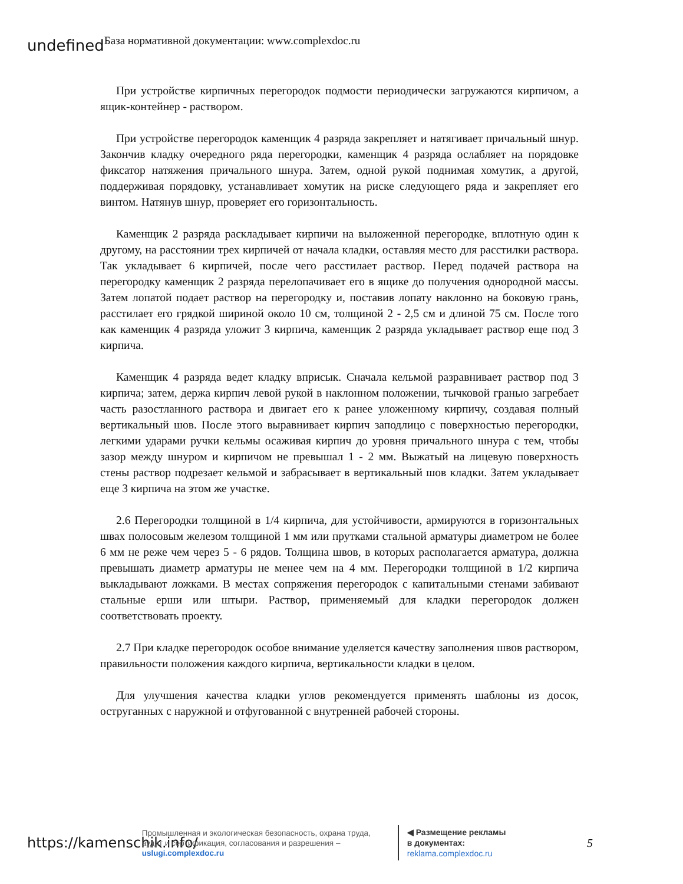undefined База нормативной документации: www.complexdoc.ru
При устройстве кирпичных перегородок подмости периодически загружаются кирпичом, а ящик-контейнер - раствором.
При устройстве перегородок каменщик 4 разряда закрепляет и натягивает причальный шнур. Закончив кладку очередного ряда перегородки, каменщик 4 разряда ослабляет на порядовке фиксатор натяжения причального шнура. Затем, одной рукой поднимая хомутик, а другой, поддерживая порядовку, устанавливает хомутик на риске следующего ряда и закрепляет его винтом. Натянув шнур, проверяет его горизонтальность.
Каменщик 2 разряда раскладывает кирпичи на выложенной перегородке, вплотную один к другому, на расстоянии трех кирпичей от начала кладки, оставляя место для расстилки раствора. Так укладывает 6 кирпичей, после чего расстилает раствор. Перед подачей раствора на перегородку каменщик 2 разряда перелопачивает его в ящике до получения однородной массы. Затем лопатой подает раствор на перегородку и, поставив лопату наклонно на боковую грань, расстилает его грядкой шириной около 10 см, толщиной 2 - 2,5 см и длиной 75 см. После того как каменщик 4 разряда уложит 3 кирпича, каменщик 2 разряда укладывает раствор еще под 3 кирпича.
Каменщик 4 разряда ведет кладку вприсык. Сначала кельмой разравнивает раствор под 3 кирпича; затем, держа кирпич левой рукой в наклонном положении, тычковой гранью загребает часть разостланного раствора и двигает его к ранее уложенному кирпичу, создавая полный вертикальный шов. После этого выравнивает кирпич заподлицо с поверхностью перегородки, легкими ударами ручки кельмы осаживая кирпич до уровня причального шнура с тем, чтобы зазор между шнуром и кирпичом не превышал 1 - 2 мм. Выжатый на лицевую поверхность стены раствор подрезает кельмой и забрасывает в вертикальный шов кладки. Затем укладывает еще 3 кирпича на этом же участке.
2.6 Перегородки толщиной в 1/4 кирпича, для устойчивости, армируются в горизонтальных швах полосовым железом толщиной 1 мм или прутками стальной арматуры диаметром не более 6 мм не реже чем через 5 - 6 рядов. Толщина швов, в которых располагается арматура, должна превышать диаметр арматуры не менее чем на 4 мм. Перегородки толщиной в 1/2 кирпича выкладывают ложками. В местах сопряжения перегородок с капитальными стенами забивают стальные ерши или штыри. Раствор, применяемый для кладки перегородок должен соответствовать проекту.
2.7 При кладке перегородок особое внимание уделяется качеству заполнения швов раствором, правильности положения каждого кирпича, вертикальности кладки в целом.
Для улучшения качества кладки углов рекомендуется применять шаблоны из досок, оструганных с наружной и отфугованной с внутренней рабочей стороны.
https://kamenschik.info/
Промышленная и экологическая безопасность, охрана труда, аудит и сертификация, согласования и разрешения – uslugi.complexdoc.ru
◀ Размещение рекламы
в документах:
reklama.complexdoc.ru
5